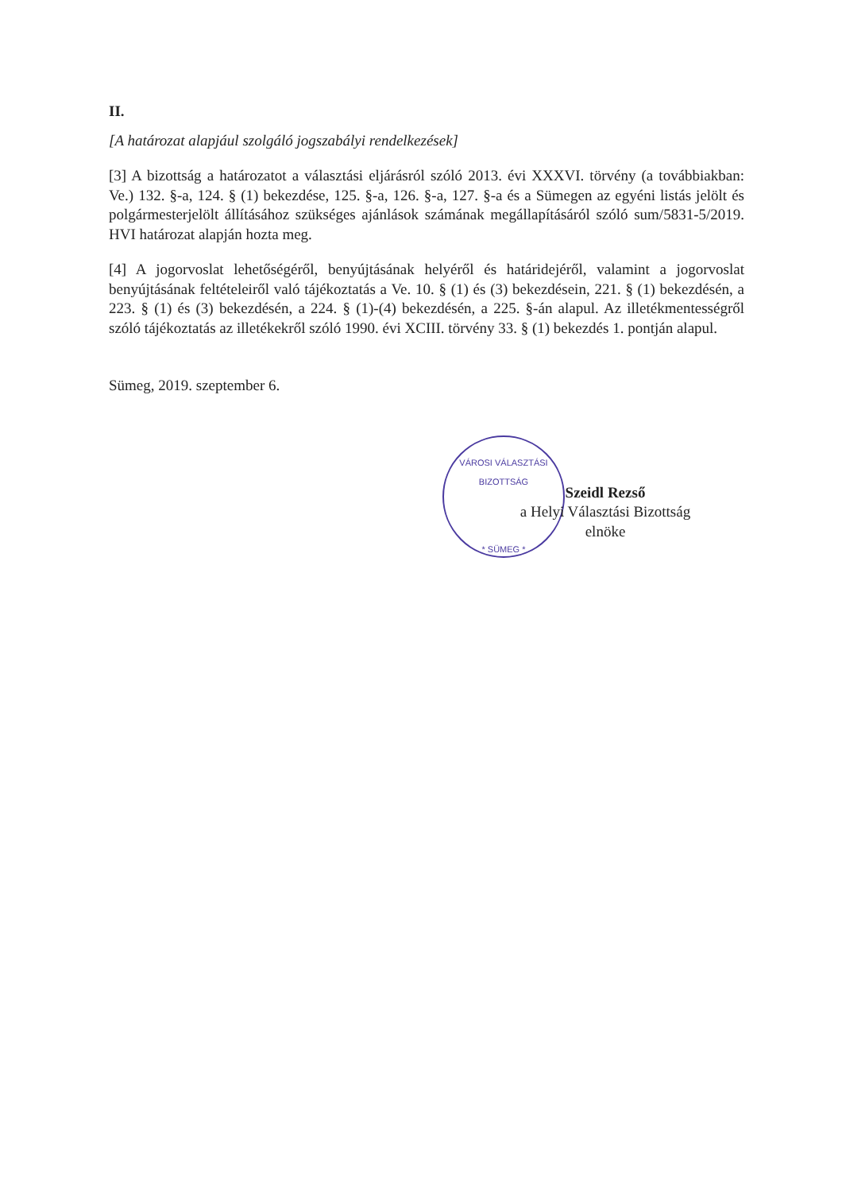II.
[A határozat alapjául szolgáló jogszabályi rendelkezések]
[3] A bizottság a határozatot a választási eljárásról szóló 2013. évi XXXVI. törvény (a továbbiakban: Ve.) 132. §-a, 124. § (1) bekezdése, 125. §-a, 126. §-a, 127. §-a és a Sümegen az egyéni listás jelölt és polgármesterjelölt állításához szükséges ajánlások számának megállapításáról szóló sum/5831-5/2019. HVI határozat alapján hozta meg.
[4] A jogorvoslat lehetőségéről, benyújtásának helyéről és határidejéről, valamint a jogorvoslat benyújtásának feltételeiről való tájékoztatás a Ve. 10. § (1) és (3) bekezdésein, 221. § (1) bekezdésén, a 223. § (1) és (3) bekezdésén, a 224. § (1)-(4) bekezdésén, a 225. §-án alapul. Az illetékmentességről szóló tájékoztatás az illetékekről szóló 1990. évi XCIII. törvény 33. § (1) bekezdés 1. pontján alapul.
Sümeg, 2019. szeptember 6.
VÁROSI VÁLASZTÁSI BIZOTTSÁG
* SÜMEG *
Szeidl Rezső
a Helyi Választási Bizottság
elnöke